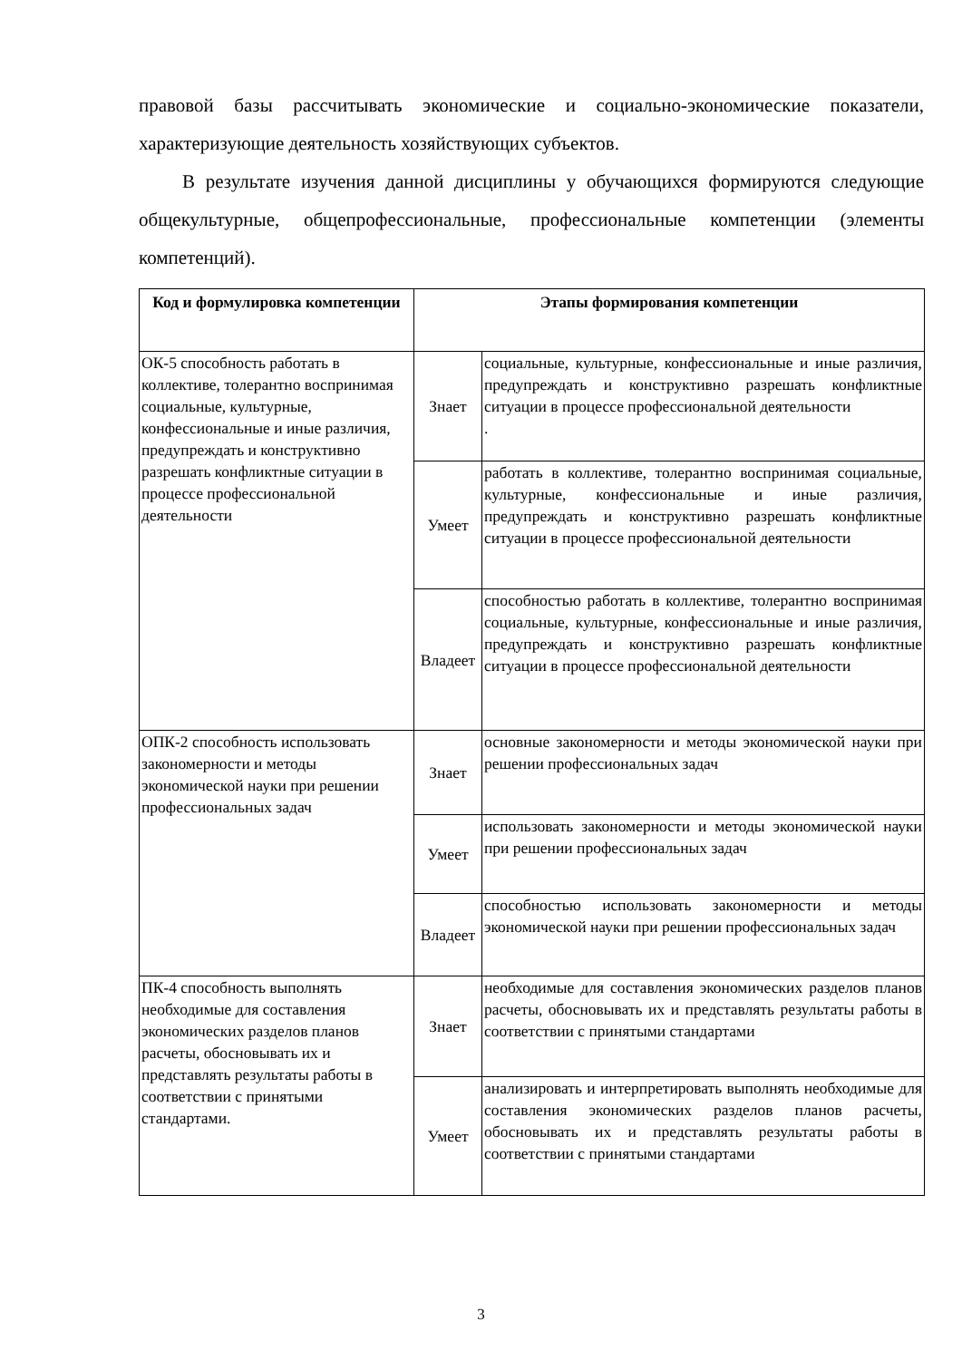правовой базы рассчитывать экономические и социально-экономические показатели, характеризующие деятельность хозяйствующих субъектов.
В результате изучения данной дисциплины у обучающихся формируются следующие общекультурные, общепрофессиональные, профессиональные компетенции (элементы компетенций).
| Код и формулировка компетенции | Этапы формирования компетенции | |
| --- | --- | --- |
| ОК-5 способность работать в коллективе, толерантно воспринимая социальные, культурные, конфессиональные и иные различия, предупреждать и конструктивно разрешать конфликтные ситуации в процессе профессиональной деятельности | Знает | социальные, культурные, конфессиональные и иные различия, предупреждать и конструктивно разрешать конфликтные ситуации в процессе профессиональной деятельности . |
| | Умеет | работать в коллективе, толерантно воспринимая социальные, культурные, конфессиональные и иные различия, предупреждать и конструктивно разрешать конфликтные ситуации в процессе профессиональной деятельности |
| | Владеет | способностью работать в коллективе, толерантно воспринимая социальные, культурные, конфессиональные и иные различия, предупреждать и конструктивно разрешать конфликтные ситуации в процессе профессиональной деятельности |
| ОПК-2 способность использовать закономерности и методы экономической науки при решении профессиональных задач | Знает | основные закономерности и методы экономической науки при решении профессиональных задач |
| | Умеет | использовать закономерности и методы экономической науки при решении профессиональных задач |
| | Владеет | способностью использовать закономерности и методы экономической науки при решении профессиональных задач |
| ПК-4 способность выполнять необходимые для составления экономических разделов планов расчеты, обосновывать их и представлять результаты работы в соответствии с принятыми стандартами. | Знает | необходимые для составления экономических разделов планов расчеты, обосновывать их и представлять результаты работы в соответствии с принятыми стандартами |
| | Умеет | анализировать и интерпретировать выполнять необходимые для составления экономических разделов планов расчеты, обосновывать их и представлять результаты работы в соответствии с принятыми стандартами |
3